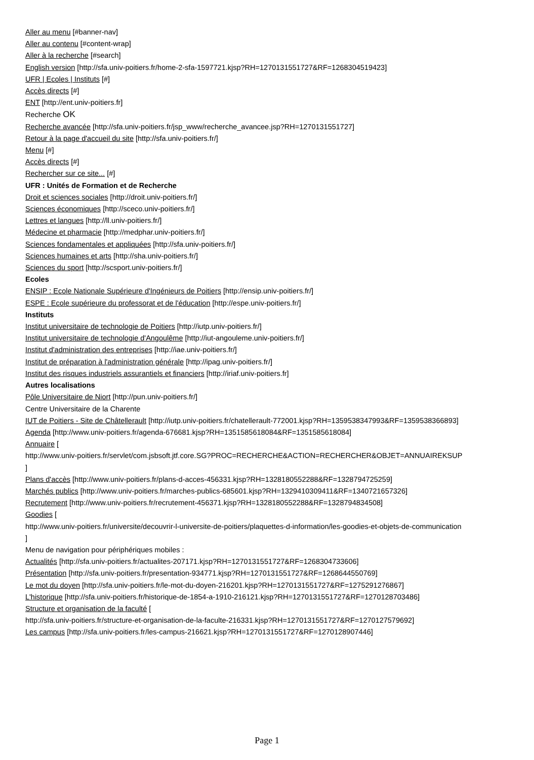Aller au menu [#banner-nav]
Aller au contenu [#content-wrap]
Aller à la recherche [#search]
English version [http://sfa.univ-poitiers.fr/home-2-sfa-1597721.kjsp?RH=1270131551727&RF=1268304519423]
UFR | Ecoles | Instituts [#]
Accès directs [#]
ENT [http://ent.univ-poitiers.fr]
Recherche OK
Recherche avancée [http://sfa.univ-poitiers.fr/jsp_www/recherche_avancee.jsp?RH=1270131551727]
Retour à la page d'accueil du site [http://sfa.univ-poitiers.fr/]
Menu [#]
Accès directs [#]
Rechercher sur ce site... [#]
UFR : Unités de Formation et de Recherche
Droit et sciences sociales [http://droit.univ-poitiers.fr/]
Sciences économiques [http://sceco.univ-poitiers.fr/]
Lettres et langues [http://ll.univ-poitiers.fr/]
Médecine et pharmacie [http://medphar.univ-poitiers.fr/]
Sciences fondamentales et appliquées [http://sfa.univ-poitiers.fr/]
Sciences humaines et arts [http://sha.univ-poitiers.fr/]
Sciences du sport [http://scsport.univ-poitiers.fr/]
Ecoles
ENSIP : Ecole Nationale Supérieure d'Ingénieurs de Poitiers [http://ensip.univ-poitiers.fr/]
ESPE : Ecole supérieure du professorat et de l'éducation [http://espe.univ-poitiers.fr/]
Instituts
Institut universitaire de technologie de Poitiers [http://iutp.univ-poitiers.fr/]
Institut universitaire de technologie d'Angoulême [http://iut-angouleme.univ-poitiers.fr/]
Institut d'administration des entreprises [http://iae.univ-poitiers.fr/]
Institut de préparation à l'administration générale [http://ipag.univ-poitiers.fr/]
Institut des risques industriels assurantiels et financiers [http://iriaf.univ-poitiers.fr]
Autres localisations
Pôle Universitaire de Niort [http://pun.univ-poitiers.fr/]
Centre Universitaire de la Charente
IUT de Poitiers - Site de Châtellerault [http://iutp.univ-poitiers.fr/chatellerault-772001.kjsp?RH=1359538347993&RF=1359538366893]
Agenda [http://www.univ-poitiers.fr/agenda-676681.kjsp?RH=1351585618084&RF=1351585618084]
Annuaire [
http://www.univ-poitiers.fr/servlet/com.jsbsoft.jtf.core.SG?PROC=RECHERCHE&ACTION=RECHERCHER&OBJET=ANNUAIREKSUP
]
Plans d'accès [http://www.univ-poitiers.fr/plans-d-acces-456331.kjsp?RH=1328180552288&RF=1328794725259]
Marchés publics [http://www.univ-poitiers.fr/marches-publics-685601.kjsp?RH=1329410309411&RF=1340721657326]
Recrutement [http://www.univ-poitiers.fr/recrutement-456371.kjsp?RH=1328180552288&RF=1328794834508]
Goodies [
http://www.univ-poitiers.fr/universite/decouvrir-l-universite-de-poitiers/plaquettes-d-information/les-goodies-et-objets-de-communication
]
Menu de navigation pour périphériques mobiles :
Actualités [http://sfa.univ-poitiers.fr/actualites-207171.kjsp?RH=1270131551727&RF=1268304733606]
Présentation [http://sfa.univ-poitiers.fr/presentation-934771.kjsp?RH=1270131551727&RF=1268644550769]
Le mot du doyen [http://sfa.univ-poitiers.fr/le-mot-du-doyen-216201.kjsp?RH=1270131551727&RF=1275291276867]
L'historique [http://sfa.univ-poitiers.fr/historique-de-1854-a-1910-216121.kjsp?RH=1270131551727&RF=1270128703486]
Structure et organisation de la faculté [
http://sfa.univ-poitiers.fr/structure-et-organisation-de-la-faculte-216331.kjsp?RH=1270131551727&RF=1270127579692]
Les campus [http://sfa.univ-poitiers.fr/les-campus-216621.kjsp?RH=1270131551727&RF=1270128907446]
Page 1